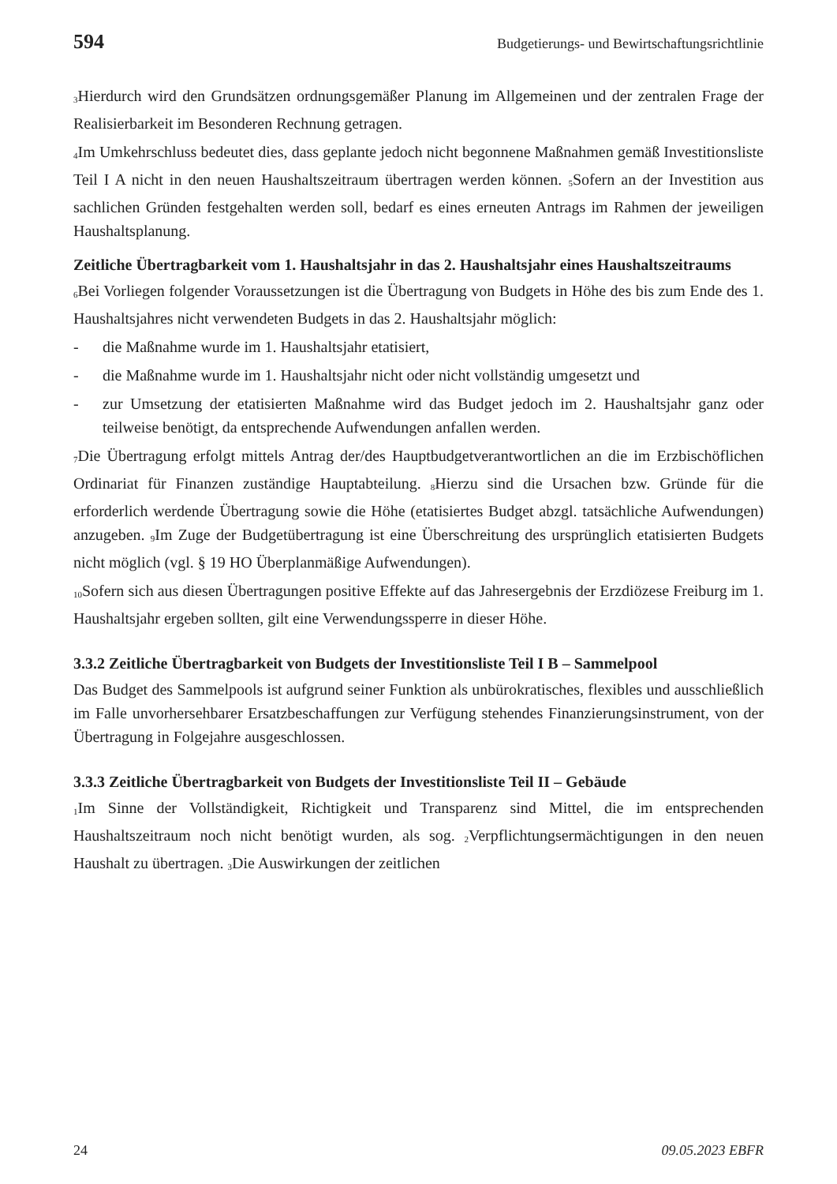594 Budgetierungs- und Bewirtschaftungsrichtlinie
<sub>3</sub>Hierdurch wird den Grundsätzen ordnungsgemäßer Planung im Allgemeinen und der zentralen Frage der Realisierbarkeit im Besonderen Rechnung getragen.
<sub>4</sub>Im Umkehrschluss bedeutet dies, dass geplante jedoch nicht begonnene Maßnahmen gemäß Investitionsliste Teil I A nicht in den neuen Haushaltszeitraum übertragen werden können. <sub>5</sub>Sofern an der Investition aus sachlichen Gründen festgehalten werden soll, bedarf es eines erneuten Antrags im Rahmen der jeweiligen Haushaltsplanung.
Zeitliche Übertragbarkeit vom 1. Haushaltsjahr in das 2. Haushaltsjahr eines Haushaltszeitraums
<sub>6</sub>Bei Vorliegen folgender Voraussetzungen ist die Übertragung von Budgets in Höhe des bis zum Ende des 1. Haushaltsjahres nicht verwendeten Budgets in das 2. Haushaltsjahr möglich:
- die Maßnahme wurde im 1. Haushaltsjahr etatisiert,
- die Maßnahme wurde im 1. Haushaltsjahr nicht oder nicht vollständig umgesetzt und
- zur Umsetzung der etatisierten Maßnahme wird das Budget jedoch im 2. Haushaltsjahr ganz oder teilweise benötigt, da entsprechende Aufwendungen anfallen werden.
<sub>7</sub>Die Übertragung erfolgt mittels Antrag der/des Hauptbudgetverantwortlichen an die im Erzbischöflichen Ordinariat für Finanzen zuständige Hauptabteilung. <sub>8</sub>Hierzu sind die Ursachen bzw. Gründe für die erforderlich werdende Übertragung sowie die Höhe (etatisiertes Budget abzgl. tatsächliche Aufwendungen) anzugeben. <sub>9</sub>Im Zuge der Budgetübertragung ist eine Überschreitung des ursprünglich etatisierten Budgets nicht möglich (vgl. § 19 HO Überplanmäßige Aufwendungen).
<sub>10</sub>Sofern sich aus diesen Übertragungen positive Effekte auf das Jahresergebnis der Erzdiözese Freiburg im 1. Haushaltsjahr ergeben sollten, gilt eine Verwendungssperre in dieser Höhe.
3.3.2 Zeitliche Übertragbarkeit von Budgets der Investitionsliste Teil I B – Sammelpool
Das Budget des Sammelpools ist aufgrund seiner Funktion als unbürokratisches, flexibles und ausschließlich im Falle unvorhersehbarer Ersatzbeschaffungen zur Verfügung stehendes Finanzierungsinstrument, von der Übertragung in Folgejahre ausgeschlossen.
3.3.3 Zeitliche Übertragbarkeit von Budgets der Investitionsliste Teil II – Gebäude
<sub>1</sub>Im Sinne der Vollständigkeit, Richtigkeit und Transparenz sind Mittel, die im entsprechenden Haushaltszeitraum noch nicht benötigt wurden, als sog. <sub>2</sub>Verpflichtungsermächtigungen in den neuen Haushalt zu übertragen. <sub>3</sub>Die Auswirkungen der zeitlichen
24 09.05.2023 EBFR